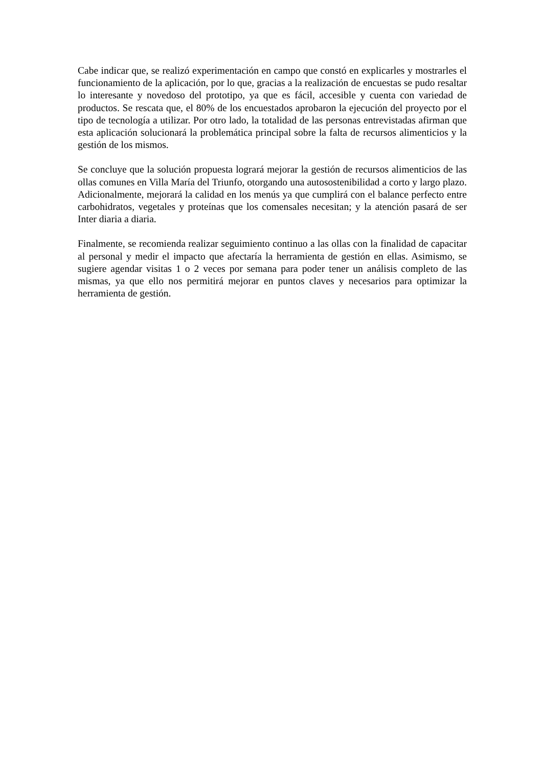Cabe indicar que, se realizó experimentación en campo que constó en explicarles y mostrarles el funcionamiento de la aplicación, por lo que, gracias a la realización de encuestas se pudo resaltar lo interesante y novedoso del prototipo, ya que es fácil, accesible y cuenta con variedad de productos. Se rescata que, el 80% de los encuestados aprobaron la ejecución del proyecto por el tipo de tecnología a utilizar. Por otro lado, la totalidad de las personas entrevistadas afirman que esta aplicación solucionará la problemática principal sobre la falta de recursos alimenticios y la gestión de los mismos.
Se concluye que la solución propuesta logrará mejorar la gestión de recursos alimenticios de las ollas comunes en Villa María del Triunfo, otorgando una autosostenibilidad a corto y largo plazo. Adicionalmente, mejorará la calidad en los menús ya que cumplirá con el balance perfecto entre carbohidratos, vegetales y proteínas que los comensales necesitan; y la atención pasará de ser Inter diaria a diaria.
Finalmente, se recomienda realizar seguimiento continuo a las ollas con la finalidad de capacitar al personal y medir el impacto que afectaría la herramienta de gestión en ellas. Asimismo, se sugiere agendar visitas 1 o 2 veces por semana para poder tener un análisis completo de las mismas, ya que ello nos permitirá mejorar en puntos claves y necesarios para optimizar la herramienta de gestión.